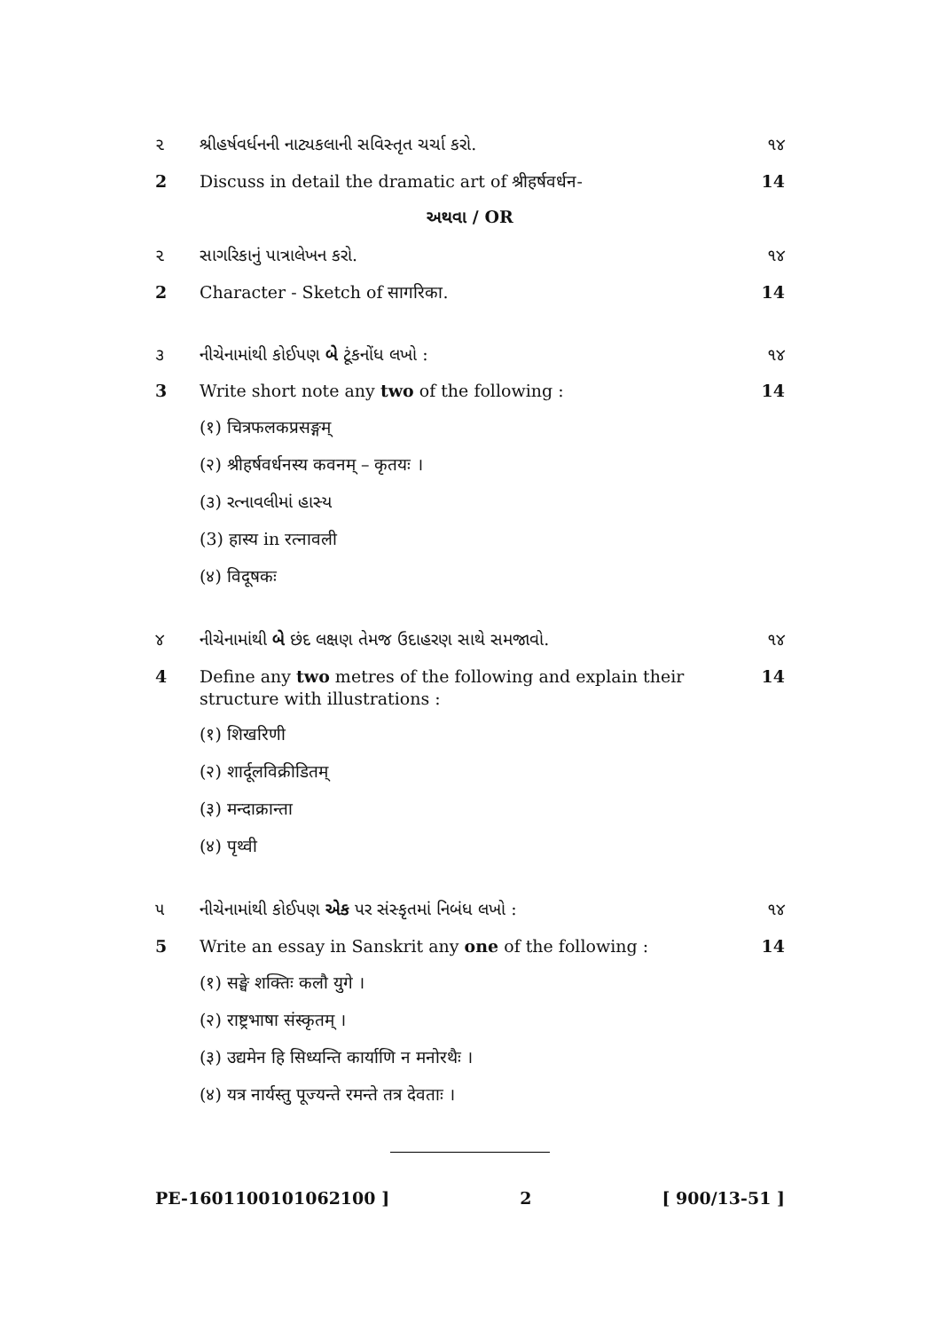૨ શ્રીહર્ષવર્ધનની નાટ્યકલાની સવિસ્તૃત ચર્ચા કરો. ૧૪
2 Discuss in detail the dramatic art of श्रीहर्षवर्धन- 14
અથવા / OR
૨ સાગરિકાનું પાત્રાલેખન કરો. ૧૪
2 Character - Sketch of सागरिका. 14
૩ નીચેનામાંથી કોઈપણ બે ટૂંકનોંધ લખો : ૧૪
3 Write short note any two of the following : 14
(१) चित्रफलकप्रसङ्गम्
(२) श्रीहर्षवर्धनस्य कवनम् – कृतयः ।
(૩) રત્નાવલીમાં હાસ્ય
(3) हास्य in रत्नावली
(४) विदूषकः
૪ નીચેનામાંથી બે છંદ લક્ષણ તેમજ ઉદાહરણ સાથે સમજાવો. ૧૪
4 Define any two metres of the following and explain their structure with illustrations : 14
(१) शिखरिणी
(२) शार्दूलविक्रीडितम्
(३) मन्दाक्रान्ता
(४) पृथ्वी
૫ નીચેનામાંથી કોઈપણ એક પર સંસ્કૃતમાં નિબંધ લખો : ૧૪
5 Write an essay in Sanskrit any one of the following : 14
(१) सङ्घे शक्तिः कलौ युगे ।
(२) राष्ट्रभाषा संस्कृतम् ।
(३) उद्यमेन हि सिध्यन्ति कार्याणि न मनोरथैः ।
(४) यत्र नार्यस्तु पूज्यन्ते रमन्ते तत्र देवताः ।
PE-1601100101062100 ] 2 [ 900/13-51 ]